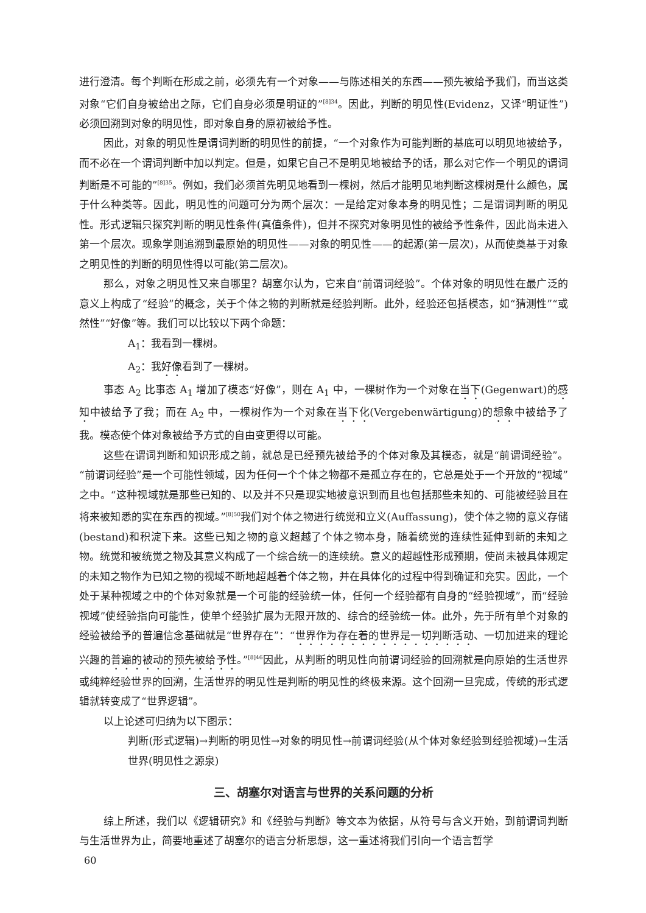进行澄清。每个判断在形成之前，必须先有一个对象——与陈述相关的东西——预先被给予我们，而当这类对象“它们自身被给出之际，它们自身必须是明证的”<sup>[8]34</sup>。因此，判断的明见性(Evidenz，又译“明证性”)必须回溯到对象的明见性，即对象自身的原初被给予性。
因此，对象的明见性是谓词判断的明见性的前提，“一个对象作为可能判断的基底可以明见地被给予，而不必在一个谓词判断中加以判定。但是，如果它自己不是明见地被给予的话，那么对它作一个明见的谓词判断是不可能的”<sup>[8]35</sup>。例如，我们必须首先明见地看到一棵树，然后才能明见地判断这棵树是什么颜色，属于什么种类等。因此，明见性的问题可分为两个层次：一是给定对象本身的明见性；二是谓词判断的明见性。形式逻辑只探究判断的明见性条件(真值条件)，但并不探究对象明见性的被给予性条件，因此尚未进入第一个层次。现象学则追溯到最原始的明见性——对象的明见性——的起源(第一层次)，从而使奠基于对象之明见性的判断的明见性得以可能(第二层次)。
那么，对象之明见性又来自哪里？胡塞尔认为，它来自“前谓词经验”。个体对象的明见性在最广泛的意义上构成了“经验”的概念，关于个体之物的判断就是经验判断。此外，经验还包括模态，如“猜测性”“或然性”“好像”等。我们可以比较以下两个命题：
A<sub>1</sub>：我看到一棵树。
A<sub>2</sub>：我好像看到了一棵树。
事态 A<sub>2</sub> 比事态 A<sub>1</sub> 增加了模态“好像”，则在 A<sub>1</sub> 中，一棵树作为一个对象在当下(Gegenwart)的感知中被给予了我；而在 A<sub>2</sub> 中，一棵树作为一个对象在当下化(Vergebenwärtigung)的想象中被给予了我。模态使个体对象被给予方式的自由变更得以可能。
这些在谓词判断和知识形成之前，就总是已经预先被给予的个体对象及其模态，就是“前谓词经验”。“前谓词经验”是一个可能性领域，因为任何一个个体之物都不是孤立存在的，它总是处于一个开放的“视域”之中。“这种视域就是那些已知的、以及并不只是现实地被意识到而且也包括那些未知的、可能被经验且在将来被知悉的实在东西的视域。”<sup>[8]50</sup>我们对个体之物进行统觉和立义(Auffassung)，使个体之物的意义存储(bestand)和积淀下来。这些已知之物的意义超越了个体之物本身，随着统觉的连续性延伸到新的未知之物。统觉和被统觉之物及其意义构成了一个综合统一的连续统。意义的超越性形成预期，使尚未被具体规定的未知之物作为已知之物的视域不断地超越着个体之物，并在具体化的过程中得到确证和充实。因此，一个处于某种视域之中的个体对象就是一个可能的经验统一体，任何一个经验都有自身的“经验视域”，而“经验视域”使经验指向可能性，使单个经验扩展为无限开放的、综合的经验统一体。此外，先于所有单个对象的经验被给予的普遍信念基础就是“世界存在”：“世界作为存在着的世界是一切判断活动、一切加进来的理论兴趣的普遍的被动的预先被给予性。”<sup>[8]46</sup>因此，从判断的明见性向前谓词经验的回溯就是向原始的生活世界或纯粹经验世界的回溯，生活世界的明见性是判断的明见性的终极来源。这个回溯一旦完成，传统的形式逻辑就转变成了“世界逻辑”。
以上论述可归纳为以下图示：
判断(形式逻辑)→判断的明见性→对象的明见性→前谓词经验(从个体对象经验到经验视域)→生活世界(明见性之源泉)
三、胡塞尔对语言与世界的关系问题的分析
综上所述，我们以《逻辑研究》和《经验与判断》等文本为依据，从符号与含义开始，到前谓词判断与生活世界为止，简要地重述了胡塞尔的语言分析思想，这一重述将我们引向一个语言哲学
60